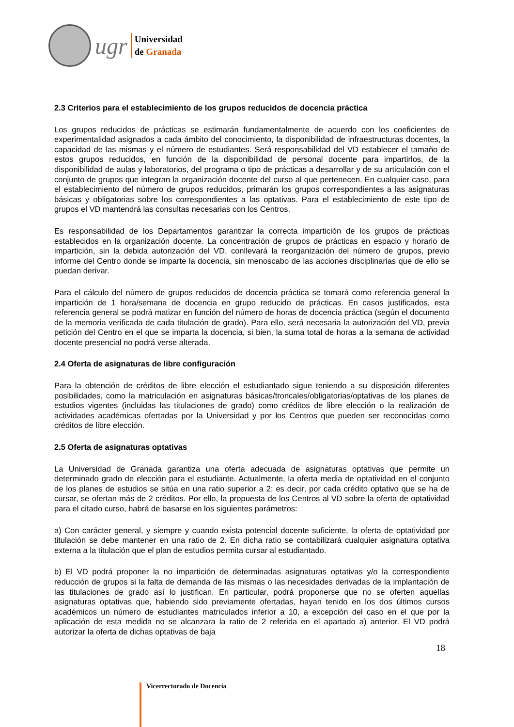ugr
Universidad
de Granada
2.3 Criterios para el establecimiento de los grupos reducidos de docencia práctica
Los grupos reducidos de prácticas se estimarán fundamentalmente de acuerdo con los coeficientes de experimentalidad asignados a cada ámbito del conocimiento, la disponibilidad de infraestructuras docentes, la capacidad de las mismas y el número de estudiantes. Será responsabilidad del VD establecer el tamaño de estos grupos reducidos, en función de la disponibilidad de personal docente para impartirlos, de la disponibilidad de aulas y laboratorios, del programa o tipo de prácticas a desarrollar y de su articulación con el conjunto de grupos que integran la organización docente del curso al que pertenecen. En cualquier caso, para el establecimiento del número de grupos reducidos, primarán los grupos correspondientes a las asignaturas básicas y obligatorias sobre los correspondientes a las optativas. Para el establecimiento de este tipo de grupos el VD mantendrá las consultas necesarias con los Centros.
Es responsabilidad de los Departamentos garantizar la correcta impartición de los grupos de prácticas establecidos en la organización docente. La concentración de grupos de prácticas en espacio y horario de impartición, sin la debida autorización del VD, conllevará la reorganización del número de grupos, previo informe del Centro donde se imparte la docencia, sin menoscabo de las acciones disciplinarias que de ello se puedan derivar.
Para el cálculo del número de grupos reducidos de docencia práctica se tomará como referencia general la impartición de 1 hora/semana de docencia en grupo reducido de prácticas. En casos justificados, esta referencia general se podrá matizar en función del número de horas de docencia práctica (según el documento de la memoria verificada de cada titulación de grado). Para ello, será necesaria la autorización del VD, previa petición del Centro en el que se imparta la docencia, si bien, la suma total de horas a la semana de actividad docente presencial no podrá verse alterada.
2.4 Oferta de asignaturas de libre configuración
Para la obtención de créditos de libre elección el estudiantado sigue teniendo a su disposición diferentes posibilidades, como la matriculación en asignaturas básicas/troncales/obligatorias/optativas de los planes de estudios vigentes (incluidas las titulaciones de grado) como créditos de libre elección o la realización de actividades académicas ofertadas por la Universidad y por los Centros que pueden ser reconocidas como créditos de libre elección.
2.5 Oferta de asignaturas optativas
La Universidad de Granada garantiza una oferta adecuada de asignaturas optativas que permite un determinado grado de elección para el estudiante. Actualmente, la oferta media de optatividad en el conjunto de los planes de estudios se sitúa en una ratio superior a 2; es decir, por cada crédito optativo que se ha de cursar, se ofertan más de 2 créditos. Por ello, la propuesta de los Centros al VD sobre la oferta de optatividad para el citado curso, habrá de basarse en los siguientes parámetros:
a) Con carácter general, y siempre y cuando exista potencial docente suficiente, la oferta de optatividad por titulación se debe mantener en una ratio de 2. En dicha ratio se contabilizará cualquier asignatura optativa externa a la titulación que el plan de estudios permita cursar al estudiantado.
b) El VD podrá proponer la no impartición de determinadas asignaturas optativas y/o la correspondiente reducción de grupos si la falta de demanda de las mismas o las necesidades derivadas de la implantación de las titulaciones de grado así lo justifican. En particular, podrá proponerse que no se oferten aquellas asignaturas optativas que, habiendo sido previamente ofertadas, hayan tenido en los dos últimos cursos académicos un número de estudiantes matriculados inferior a 10, a excepción del caso en el que por la aplicación de esta medida no se alcanzara la ratio de 2 referida en el apartado a) anterior. El VD podrá autorizar la oferta de dichas optativas de baja
18
Vicerrectorado de Docencia